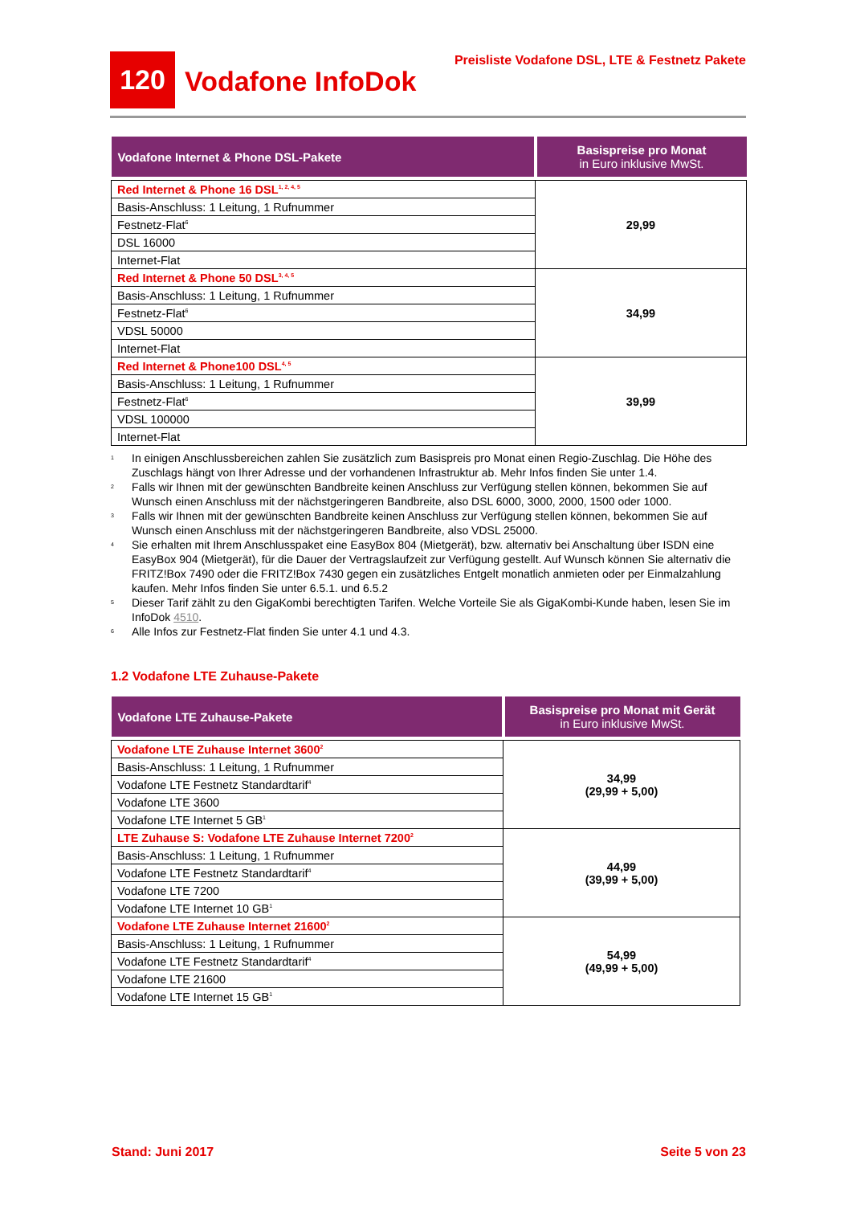120 Vodafone InfoDok Preisliste Vodafone DSL, LTE & Festnetz Pakete
| Vodafone Internet & Phone DSL-Pakete | Basispreise pro Monat in Euro inklusive MwSt. |
| --- | --- |
| Red Internet & Phone 16 DSL<sup>1, 2, 4, 5</sup> | 29,99 |
| Basis-Anschluss: 1 Leitung, 1 Rufnummer | |
| Festnetz-Flat<sup>6</sup> | |
| DSL 16000 | |
| Internet-Flat | |
| Red Internet & Phone 50 DSL<sup>3, 4, 5</sup> | 34,99 |
| Basis-Anschluss: 1 Leitung, 1 Rufnummer | |
| Festnetz-Flat<sup>6</sup> | |
| VDSL 50000 | |
| Internet-Flat | |
| Red Internet & Phone100 DSL<sup>4, 5</sup> | 39,99 |
| Basis-Anschluss: 1 Leitung, 1 Rufnummer | |
| Festnetz-Flat<sup>6</sup> | |
| VDSL 100000 | |
| Internet-Flat | |
1 In einigen Anschlussbereichen zahlen Sie zusätzlich zum Basispreis pro Monat einen Regio-Zuschlag. Die Höhe des Zuschlags hängt von Ihrer Adresse und der vorhandenen Infrastruktur ab. Mehr Infos finden Sie unter 1.4.
2 Falls wir Ihnen mit der gewünschten Bandbreite keinen Anschluss zur Verfügung stellen können, bekommen Sie auf Wunsch einen Anschluss mit der nächstgeringeren Bandbreite, also DSL 6000, 3000, 2000, 1500 oder 1000.
3 Falls wir Ihnen mit der gewünschten Bandbreite keinen Anschluss zur Verfügung stellen können, bekommen Sie auf Wunsch einen Anschluss mit der nächstgeringeren Bandbreite, also VDSL 25000.
4 Sie erhalten mit Ihrem Anschlusspaket eine EasyBox 804 (Mietgerät), bzw. alternativ bei Anschaltung über ISDN eine EasyBox 904 (Mietgerät), für die Dauer der Vertragslaufzeit zur Verfügung gestellt. Auf Wunsch können Sie alternativ die FRITZ!Box 7490 oder die FRITZ!Box 7430 gegen ein zusätzliches Entgelt monatlich anmieten oder per Einmalzahlung kaufen. Mehr Infos finden Sie unter 6.5.1. und 6.5.2
5 Dieser Tarif zählt zu den GigaKombi berechtigten Tarifen. Welche Vorteile Sie als GigaKombi-Kunde haben, lesen Sie im InfoDok 4510.
6 Alle Infos zur Festnetz-Flat finden Sie unter 4.1 und 4.3.
1.2 Vodafone LTE Zuhause-Pakete
| Vodafone LTE Zuhause-Pakete | Basispreise pro Monat mit Gerät in Euro inklusive MwSt. |
| --- | --- |
| Vodafone LTE Zuhause Internet 3600<sup>2</sup> | 34,99 (29,99 + 5,00) |
| Basis-Anschluss: 1 Leitung, 1 Rufnummer | |
| Vodafone LTE Festnetz Standardtarif<sup>4</sup> | |
| Vodafone LTE 3600 | |
| Vodafone LTE Internet 5 GB<sup>1</sup> | |
| LTE Zuhause S: Vodafone LTE Zuhause Internet 7200<sup>2</sup> | 44,99 (39,99 + 5,00) |
| Basis-Anschluss: 1 Leitung, 1 Rufnummer | |
| Vodafone LTE Festnetz Standardtarif<sup>4</sup> | |
| Vodafone LTE 7200 | |
| Vodafone LTE Internet 10 GB<sup>1</sup> | |
| Vodafone LTE Zuhause Internet 21600<sup>2</sup> | 54,99 (49,99 + 5,00) |
| Basis-Anschluss: 1 Leitung, 1 Rufnummer | |
| Vodafone LTE Festnetz Standardtarif<sup>4</sup> | |
| Vodafone LTE 21600 | |
| Vodafone LTE Internet 15 GB<sup>1</sup> | |
Stand: Juni 2017 Seite 5 von 23